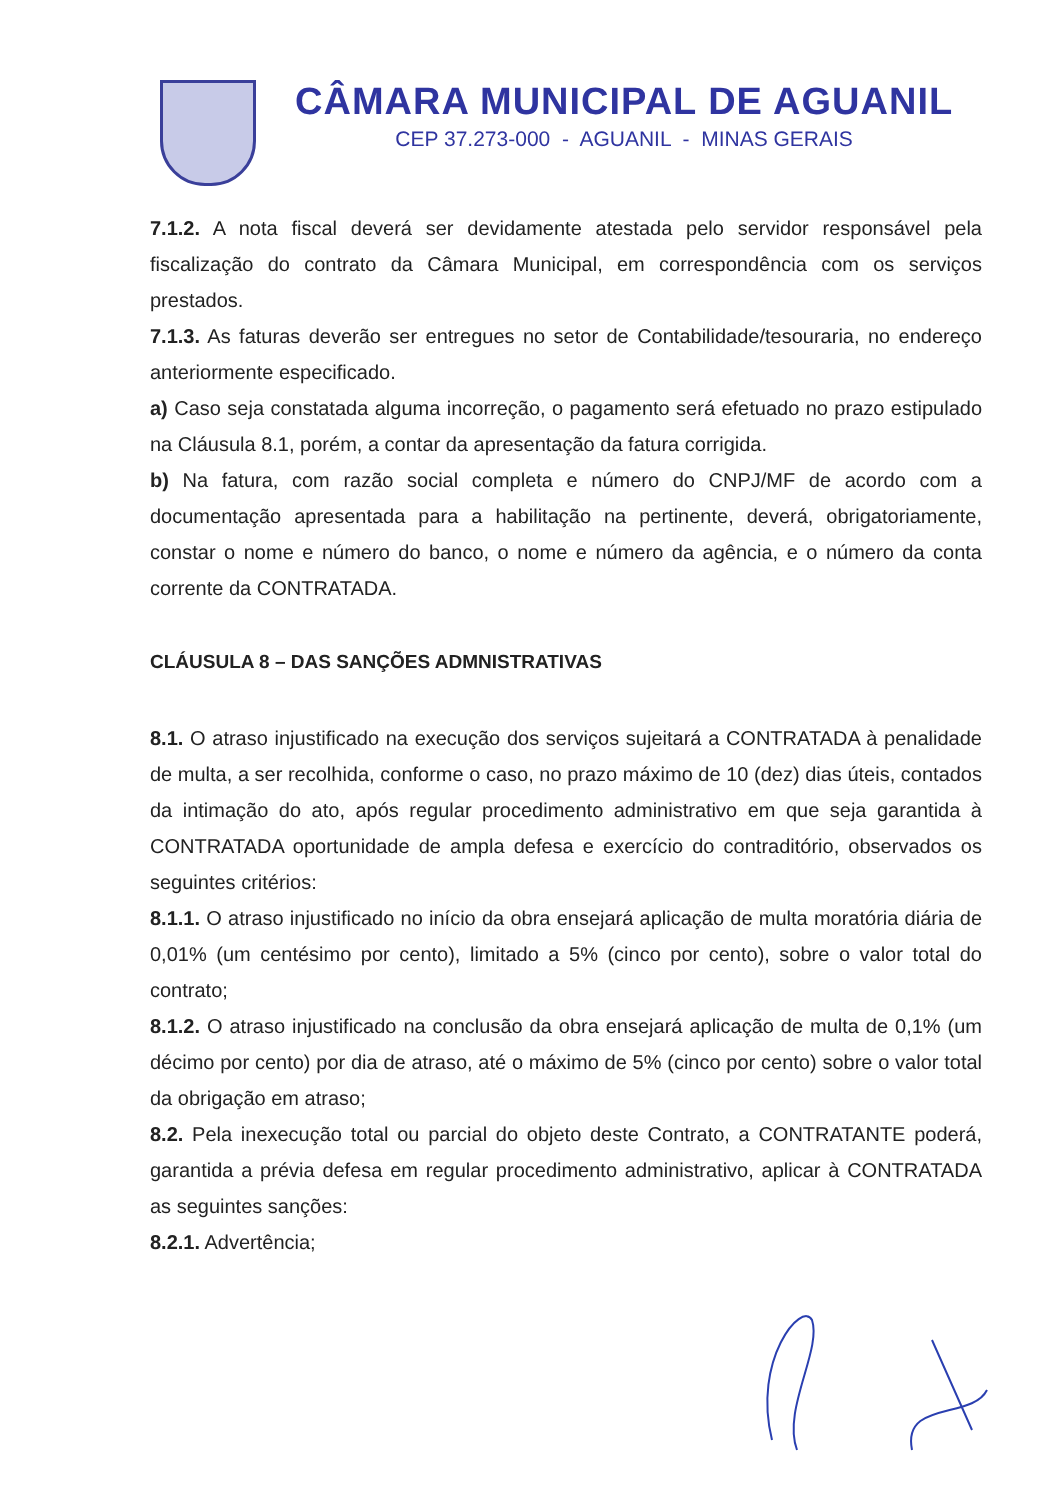CÂMARA MUNICIPAL DE AGUANIL
CEP 37.273-000 - AGUANIL - MINAS GERAIS
7.1.2. A nota fiscal deverá ser devidamente atestada pelo servidor responsável pela fiscalização do contrato da Câmara Municipal, em correspondência com os serviços prestados.
7.1.3. As faturas deverão ser entregues no setor de Contabilidade/tesouraria, no endereço anteriormente especificado.
a) Caso seja constatada alguma incorreção, o pagamento será efetuado no prazo estipulado na Cláusula 8.1, porém, a contar da apresentação da fatura corrigida.
b) Na fatura, com razão social completa e número do CNPJ/MF de acordo com a documentação apresentada para a habilitação na pertinente, deverá, obrigatoriamente, constar o nome e número do banco, o nome e número da agência, e o número da conta corrente da CONTRATADA.
CLÁUSULA 8 – DAS SANÇÕES ADMNISTRATIVAS
8.1. O atraso injustificado na execução dos serviços sujeitará a CONTRATADA à penalidade de multa, a ser recolhida, conforme o caso, no prazo máximo de 10 (dez) dias úteis, contados da intimação do ato, após regular procedimento administrativo em que seja garantida à CONTRATADA oportunidade de ampla defesa e exercício do contraditório, observados os seguintes critérios:
8.1.1. O atraso injustificado no início da obra ensejará aplicação de multa moratória diária de 0,01% (um centésimo por cento), limitado a 5% (cinco por cento), sobre o valor total do contrato;
8.1.2. O atraso injustificado na conclusão da obra ensejará aplicação de multa de 0,1% (um décimo por cento) por dia de atraso, até o máximo de 5% (cinco por cento) sobre o valor total da obrigação em atraso;
8.2. Pela inexecução total ou parcial do objeto deste Contrato, a CONTRATANTE poderá, garantida a prévia defesa em regular procedimento administrativo, aplicar à CONTRATADA as seguintes sanções:
8.2.1. Advertência;